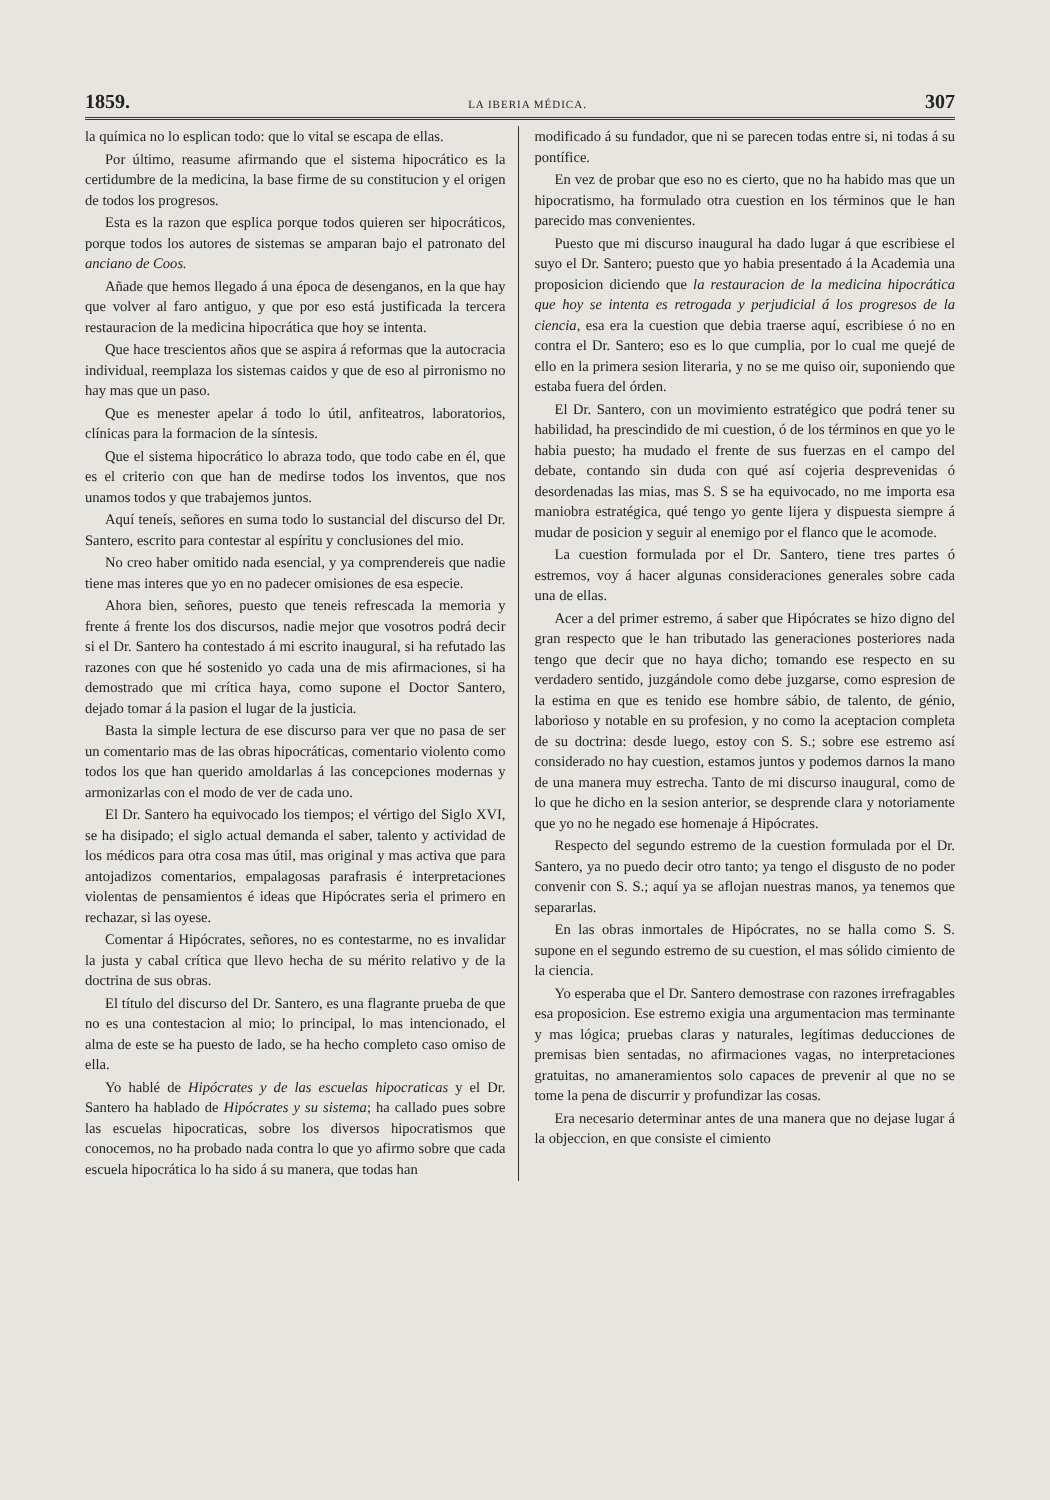1859. LA IBERIA MÉDICA. 307
la química no lo esplican todo: que lo vital se escapa de ellas.
Por último, reasume afirmando que el sistema hipocrático es la certidumbre de la medicina, la base firme de su constitucion y el origen de todos los progresos.
Esta es la razon que esplica porque todos quieren ser hipocráticos, porque todos los autores de sistemas se amparan bajo el patronato del anciano de Coos.
Añade que hemos llegado á una época de desenganos, en la que hay que volver al faro antiguo, y que por eso está justificada la tercera restauracion de la medicina hipocrática que hoy se intenta.
Que hace trescientos años que se aspira á reformas que la autocracia individual, reemplaza los sistemas caidos y que de eso al pirronismo no hay mas que un paso.
Que es menester apelar á todo lo útil, anfiteatros, laboratorios, clínicas para la formacion de la síntesis.
Que el sistema hipocrático lo abraza todo, que todo cabe en él, que es el criterio con que han de medirse todos los inventos, que nos unamos todos y que trabajemos juntos.
Aquí teneís, señores en suma todo lo sustancial del discurso del Dr. Santero, escrito para contestar al espíritu y conclusiones del mio.
No creo haber omitido nada esencial, y ya comprendereis que nadie tiene mas interes que yo en no padecer omisiones de esa especie.
Ahora bien, señores, puesto que teneis refrescada la memoria y frente á frente los dos discursos, nadie mejor que vosotros podrá decir si el Dr. Santero ha contestado á mi escrito inaugural, si ha refutado las razones con que hé sostenido yo cada una de mis afirmaciones, si ha demostrado que mi crítica haya, como supone el Doctor Santero, dejado tomar á la pasion el lugar de la justicia.
Basta la simple lectura de ese discurso para ver que no pasa de ser un comentario mas de las obras hipocráticas, comentario violento como todos los que han querido amoldarlas á las concepciones modernas y armonizarlas con el modo de ver de cada uno.
El Dr. Santero ha equivocado los tiempos; el vértigo del Siglo XVI, se ha disipado; el siglo actual demanda el saber, talento y actividad de los médicos para otra cosa mas útil, mas original y mas activa que para antojadizos comentarios, empalagosas parafrasis é interpretaciones violentas de pensamientos é ideas que Hipócrates seria el primero en rechazar, si las oyese.
Comentar á Hipócrates, señores, no es contestarme, no es invalidar la justa y cabal crítica que llevo hecha de su mérito relativo y de la doctrina de sus obras.
El título del discurso del Dr. Santero, es una flagrante prueba de que no es una contestacion al mio; lo principal, lo mas intencionado, el alma de este se ha puesto de lado, se ha hecho completo caso omiso de ella.
Yo hablé de Hipócrates y de las escuelas hipocraticas y el Dr. Santero ha hablado de Hipócrates y su sistema; ha callado pues sobre las escuelas hipocraticas, sobre los diversos hipocratismos que conocemos, no ha probado nada contra lo que yo afirmo sobre que cada escuela hipocrática lo ha sido á su manera, que todas han
modificado á su fundador, que ni se parecen todas entre si, ni todas á su pontífice.
En vez de probar que eso no es cierto, que no ha habido mas que un hipocratismo, ha formulado otra cuestion en los términos que le han parecido mas convenientes.
Puesto que mi discurso inaugural ha dado lugar á que escribiese el suyo el Dr. Santero; puesto que yo habia presentado á la Academia una proposicion diciendo que la restauracion de la medicina hipocrática que hoy se intenta es retrogada y perjudicial á los progresos de la ciencia, esa era la cuestion que debia traerse aquí, escribiese ó no en contra el Dr. Santero; eso es lo que cumplia, por lo cual me quejé de ello en la primera sesion literaria, y no se me quiso oir, suponiendo que estaba fuera del órden.
El Dr. Santero, con un movimiento estratégico que podrá tener su habilidad, ha prescindido de mi cuestion, ó de los términos en que yo le habia puesto; ha mudado el frente de sus fuerzas en el campo del debate, contando sin duda con qué así cojeria desprevenidas ó desordenadas las mias, mas S. S se ha equivocado, no me importa esa maniobra estratégica, qué tengo yo gente lijera y dispuesta siempre á mudar de posicion y seguir al enemigo por el flanco que le acomode.
La cuestion formulada por el Dr. Santero, tiene tres partes ó estremos, voy á hacer algunas consideraciones generales sobre cada una de ellas.
Acer a del primer estremo, á saber que Hipócrates se hizo digno del gran respecto que le han tributado las generaciones posteriores nada tengo que decir que no haya dicho; tomando ese respecto en su verdadero sentido, juzgándole como debe juzgarse, como espresion de la estima en que es tenido ese hombre sábio, de talento, de génio, laborioso y notable en su profesion, y no como la aceptacion completa de su doctrina: desde luego, estoy con S. S.; sobre ese estremo así considerado no hay cuestion, estamos juntos y podemos darnos la mano de una manera muy estrecha. Tanto de mi discurso inaugural, como de lo que he dicho en la sesion anterior, se desprende clara y notoriamente que yo no he negado ese homenaje á Hipócrates.
Respecto del segundo estremo de la cuestion formulada por el Dr. Santero, ya no puedo decir otro tanto; ya tengo el disgusto de no poder convenir con S. S.; aquí ya se aflojan nuestras manos, ya tenemos que separarlas.
En las obras inmortales de Hipócrates, no se halla como S. S. supone en el segundo estremo de su cuestion, el mas sólido cimiento de la ciencia.
Yo esperaba que el Dr. Santero demostrase con razones irrefragables esa proposicion. Ese estremo exigia una argumentacion mas terminante y mas lógica; pruebas claras y naturales, legítimas deducciones de premisas bien sentadas, no afirmaciones vagas, no interpretaciones gratuitas, no amaneramientos solo capaces de prevenir al que no se tome la pena de discurrir y profundizar las cosas.
Era necesario determinar antes de una manera que no dejase lugar á la objeccion, en que consiste el cimiento